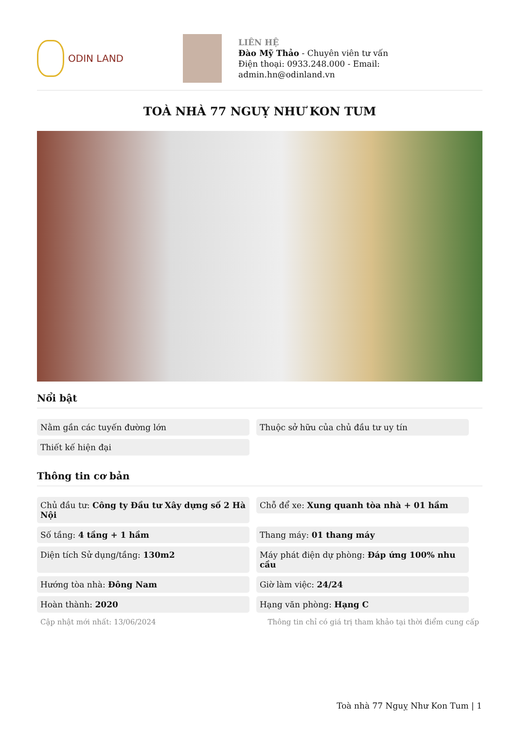ODIN LAND
LIÊN HỆ
Đào Mỹ Thảo - Chuyên viên tư vấn
Điện thoại: 0933.248.000 - Email:
admin.hn@odinland.vn
TOÀ NHÀ 77 NGUỴ NHƯ KON TUM
Nổi bật
Nằm gần các tuyến đường lớn
Thuộc sở hữu của chủ đầu tư uy tín
Thiết kế hiện đại
Thông tin cơ bản
Chủ đầu tư: Công ty Đầu tư Xây dựng số 2 Hà Nội
Chỗ để xe: Xung quanh tòa nhà + 01 hầm
Số tầng: 4 tầng + 1 hầm
Thang máy: 01 thang máy
Diện tích Sử dụng/tầng: 130m2
Máy phát điện dự phòng: Đáp ứng 100% nhu cầu
Hướng tòa nhà: Đông Nam
Giờ làm việc: 24/24
Hoàn thành: 2020
Hạng văn phòng: Hạng C
Cập nhật mới nhất: 13/06/2024 Thông tin chỉ có giá trị tham khảo tại thời điểm cung cấp
Toà nhà 77 Nguỵ Như Kon Tum | 1